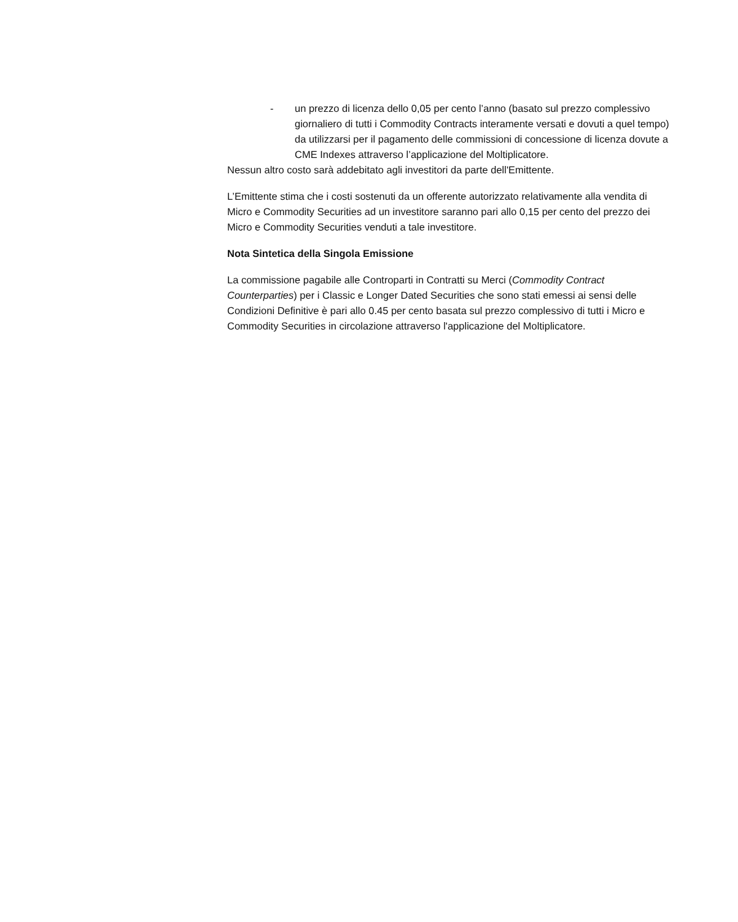- un prezzo di licenza dello 0,05 per cento l’anno (basato sul prezzo complessivo giornaliero di tutti i Commodity Contracts interamente versati e dovuti a quel tempo) da utilizzarsi per il pagamento delle commissioni di concessione di licenza dovute a CME Indexes attraverso l’applicazione del Moltiplicatore.
Nessun altro costo sarà addebitato agli investitori da parte dell'Emittente.
L’Emittente stima che i costi sostenuti da un offerente autorizzato relativamente alla vendita di Micro e Commodity Securities ad un investitore saranno pari allo 0,15 per cento del prezzo dei Micro e Commodity Securities venduti a tale investitore.
Nota Sintetica della Singola Emissione
La commissione pagabile alle Controparti in Contratti su Merci (Commodity Contract Counterparties) per i Classic e Longer Dated Securities che sono stati emessi ai sensi delle Condizioni Definitive è pari allo 0.45 per cento basata sul prezzo complessivo di tutti i Micro e Commodity Securities in circolazione attraverso l'applicazione del Moltiplicatore.